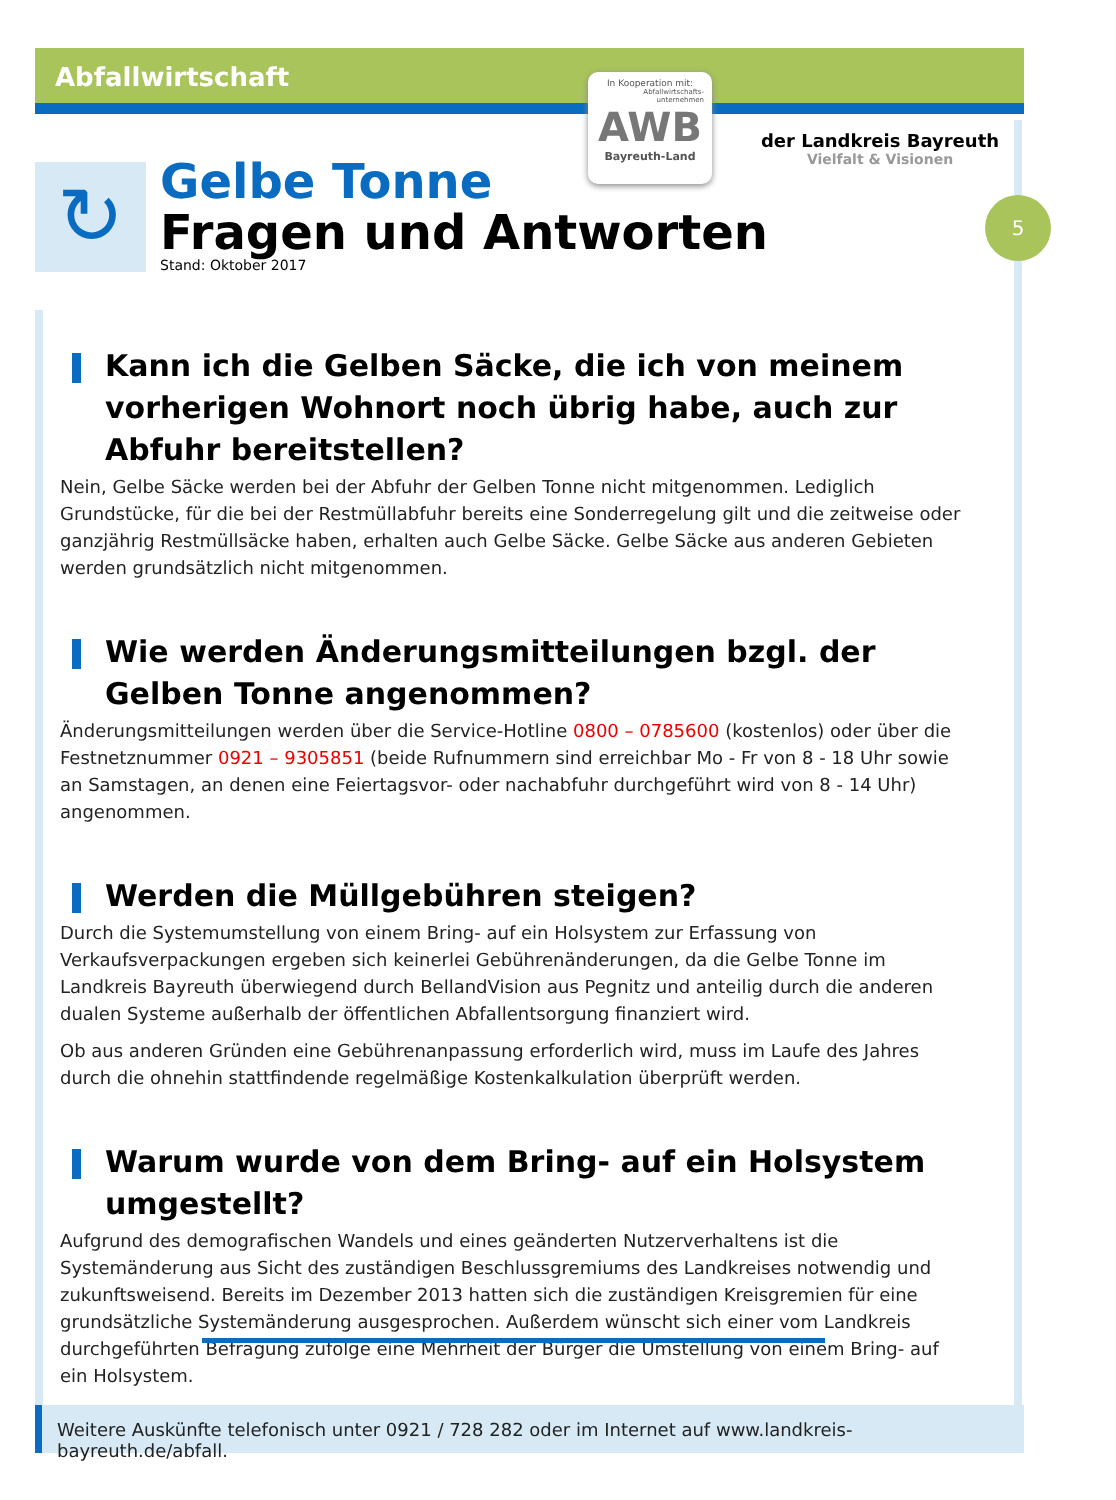Abfallwirtschaft
In Kooperation mit:
Abfallwirtschafts-
unternehmen
AWB
Bayreuth-Land
der Landkreis Bayreuth
Vielfalt & Visionen
5
↻
Gelbe Tonne
Fragen und Antworten
Stand: Oktober 2017
Kann ich die Gelben Säcke, die ich von meinem vorherigen Wohnort noch übrig habe, auch zur Abfuhr bereitstellen?
Nein, Gelbe Säcke werden bei der Abfuhr der Gelben Tonne nicht mitgenommen. Lediglich Grundstücke, für die bei der Restmüllabfuhr bereits eine Sonderregelung gilt und die zeitweise oder ganzjährig Restmüllsäcke haben, erhalten auch Gelbe Säcke. Gelbe Säcke aus anderen Gebieten werden grundsätzlich nicht mitgenommen.
Wie werden Änderungsmitteilungen bzgl. der Gelben Tonne angenommen?
Änderungsmitteilungen werden über die Service-Hotline 0800 – 0785600 (kostenlos) oder über die Festnetznummer 0921 – 9305851 (beide Rufnummern sind erreichbar Mo - Fr von 8 - 18 Uhr sowie an Samstagen, an denen eine Feiertagsvor- oder nachabfuhr durchgeführt wird von 8 - 14 Uhr) angenommen.
Werden die Müllgebühren steigen?
Durch die Systemumstellung von einem Bring- auf ein Holsystem zur Erfassung von Verkaufsverpackungen ergeben sich keinerlei Gebührenänderungen, da die Gelbe Tonne im Landkreis Bayreuth überwiegend durch BellandVision aus Pegnitz und anteilig durch die anderen dualen Systeme außerhalb der öffentlichen Abfallentsorgung finanziert wird.
Ob aus anderen Gründen eine Gebührenanpassung erforderlich wird, muss im Laufe des Jahres durch die ohnehin stattfindende regelmäßige Kostenkalkulation überprüft werden.
Warum wurde von dem Bring- auf ein Holsystem umgestellt?
Aufgrund des demografischen Wandels und eines geänderten Nutzerverhaltens ist die Systemänderung aus Sicht des zuständigen Beschlussgremiums des Landkreises notwendig und zukunftsweisend. Bereits im Dezember 2013 hatten sich die zuständigen Kreisgremien für eine grundsätzliche Systemänderung ausgesprochen. Außerdem wünscht sich einer vom Landkreis durchgeführten Befragung zufolge eine Mehrheit der Bürger die Umstellung von einem Bring- auf ein Holsystem.
Weitere Auskünfte telefonisch unter 0921 / 728 282 oder im Internet auf www.landkreis-bayreuth.de/abfall.